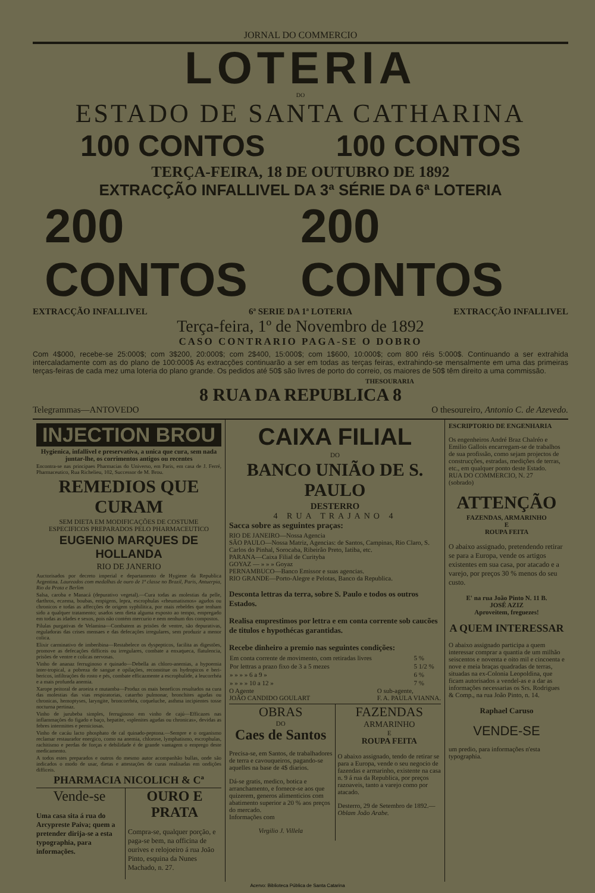JORNAL DO COMMERCIO
LOTERIA
DO
ESTADO DE SANTA CATHARINA
100 CONTOS 100 CONTOS
TERÇA-FEIRA, 18 DE OUTUBRO DE 1892
EXTRACÇÃO INFALLIVEL DA 3ª SÉRIE DA 6ª LOTERIA
200 CONTOS 200 CONTOS
EXTRACÇÃO INFALLIVEL 6ª SERIE DA 1ª LOTERIA EXTRACÇÃO INFALLIVEL
Terça-feira, 1º de Novembro de 1892
CASO CONTRARIO PAGA-SE O DOBRO
Com 4$000, recebe-se 25:000$; com 3$200, 20:000$; com 2$400, 15:000$; com 1$600, 10:000$; com 800 réis 5:000$. Continuando a ser extrahida intercaladamente com as do plano de 100:000$ As extracções continuarão a ser em todas as terças feiras, extrahindo-se mensalmente em uma das primeiras terças-feiras de cada mez uma loteria do plano grande. Os pedidos até 50$ são livres de porto do correio, os maiores de 50$ têm direito a uma commissão.
THESOURARIA
8 RUA DA REPUBLICA 8
Telegrammas—ANTOVEDO O thesoureiro, Antonio C. de Azevedo.
INJECTION BROU
Hygienica, infallivel e preservativa, a unica que cura, sem nada juntar-lhe, os corrimentos antigos ou recentes
Encontra-se nas principaes Pharmacias do Universo, em Paris, em casa de J. Ferré, Pharmaceutico, Rua Richelieu, 102, Successor de M. Brou.
REMEDIOS QUE CURAM
SEM DIETA EM MODIFICAÇÕES DE COSTUME
ESPECIFICOS PREPARADOS PELO PHARMACEUTICO
EUGENIO MARQUES DE HOLLANDA
RIO DE JANERIO
Auctorisados por decreto imperial e departamento de Hygiene da Republica Argentina. Laureados com medalhas de ouro de 1ª classe no Brazil, Paris, Antuerpia, Rio da Prata e Berlim
Salsa, caroba e Manacá (depurativo vegetal).—Cura todas as molestias da pelle, darthros, eczema, boubas, empigens, lepra, escrophulas «rheumatismos» agudos ou chronicos e todas as affecções de origem syphilitica, por mais rebeldes que tenham sido a qualquer tratamento; usados sem dieta alguma exposto ao tempo, empregado em todas as idades e sexos, pois não contém mercurio e nem nenhum dos compostos.
Pilulas purgativas de Velamina—Combatem as prisões de ventre, são depurativas, reguladoras das crises mensaes e das defecações irregulares, sem produzir a menor colica.
Elixir carminativo de imberibina—Restabelece os dyspepticos, facilita as digestões, promove as defecações difficeis ou irregulares, combate a enxaqueca, flatulencia, prisões de ventre e colicas nervosas.
Vinho de ananaz ferruginoso e quinado—Debella as chloro-anemias, a hypoemia inter-tropical, a pobreza de sangue e opilações, reconstitue os hydropicos e beri-bericos, infiltrações do rosto e pés, combate efficazmente a escrophulide, a leucorrhéa e a mais profunda anemia.
Xarope peitoral de aroeira e mutamba—Produz os mais beneficos resultados na cura das molestias das vias respiratorias, catarrho pulmonar, bronchites agudas ou chronicas, hemoptyses, laryngite, broncorrhéa, coqueluche, asthma incipientes tosse nocturna pertinaz.
Vinho de jurubeba simples, ferruginoso em vinho de cajú—Efficazes nas inflammações do figado e baço, hepatite, «splenites agudas ou chronicas», devidas as febres intermittes e perniciosas.
Vinho de cacáu lacto phosphato de cal quinado-peptona.—Sempre e o organismo reclamar restaurador energico, como na anemia, chlorose, lymphatismo, escrophulas, rachitismo e perdas de forças e debilidade é de grande vantagem o emprego deste medicamento.
A todos estes preparados e outros do mesmo autor acompanhão bullas, onde são indicados o modo de usar, dietas e attestações de curas realisadas em ondições difficeis.
PHARMACIA NICOLICH & Cª
Vende-se
Uma casa sita á rua do Arcypreste Paiva; quem a pretender dirija-se a esta typographia, para informações.
OURO E PRATA
Compra-se, qualquer porção, e paga-se bem, na officina de ourives e relojoeiro á rua João Pinto, esquina da Nunes Machado, n. 27.
CAIXA FILIAL
DO
BANCO UNIÃO DE S. PAULO
DESTERRO
4 RUA TRAJANO 4
Sacca sobre as seguintes praças:
RIO DE JANEIRO—Nossa Agencia
SÃO PAULO—Nossa Matriz, Agencias: de Santos, Campinas, Rio Claro, S. Carlos do Pinhal, Sorocaba, Ribeirão Preto, Iatiba, etc.
PARANA—Caixa Filial de Curityba
GOYAZ — » » » Goyaz
PERNAMBUCO—Banco Emissor e suas agencias.
RIO GRANDE—Porto-Alegre e Pelotas, Banco da Republica.
Desconta lettras da terra, sobre S. Paulo e todos os outros Estados.
Realisa emprestimos por lettra e em conta corrente sob caucões de titulos e hypothécas garantidas.
Recebe dinheiro a premio nas seguintes condições:
| Em conta corrente de movimento, com retiradas livres | 5 % |
| Por lettras a prazo fixo de 3 a 5 mezes | 5 1/2 % |
| » » » » 6 a 9 » | 6 % |
| » » » » 10 a 12 » | 7 % |
O Agente
JOÃO CANDIDO GOULART O sub-agente,
F. A. PAULA VIANNA.
OBRAS
DO
Caes de Santos
Precisa-se, em Santos, de trabalhadores de terra e cavouqueiros, pagando-se aquelles na base de 4$ diarios.
Dá-se gratis, medico, botica e arranchamento, e fornece-se aos que quizerem, generos alimenticios com abatimento superior a 20 % aos preços do mercado.
Informações com
Virgilio J. Villela
FAZENDAS
ARMARINHO
E
ROUPA FEITA
O abaixo assignado, tendo de retirar se para a Europa, vende o seu negocio de fazendas e armarinho, existente na casa n. 9 á rua da Republica, por preços razoaveis, tanto a varejo como por atacado.
Desterro, 29 de Setembro de 1892.— Oblam João Arabe.
ESCRIPTORIO DE ENGENHARIA
Os engenheiros André Braz Chalréo e Emilio Gallois encarregam-se de trabalhos de sua profissão, como sejam projectos de construcções, estradas, medições de terras, etc., em qualquer ponto deste Estado.
RUA DO COMMERCIO, N. 27
(sobrado)
ATTENÇÃO
FAZENDAS, ARMARINHO
E
ROUPA FEITA
O abaixo assignado, pretendendo retirar se para a Europa, vende os artigos existentes em sua casa, por atacado e a varejo, por preços 30 % menos do seu custo.
E' na rua João Pinto N. 11 B.
JOSÉ AZIZ
Aproveitem, freguezes!
A QUEM INTERESSAR
O abaixo assignado participa a quem interessar comprar a quantia de um milhão seiscentos e noventa e oito mil e cincoenta e nove e meia braças quadradas de terras, situadas na ex-Colonia Leopoldina, que ficam autorisados a vendel-as e a dar as informações necessarias os Srs. Rodrigues & Comp., na rua João Pinto, n. 14.
Raphael Caruso
VENDE-SE
um predio, para informações n'esta typographia.
Acervo: Biblioteca Pública de Santa Catarina